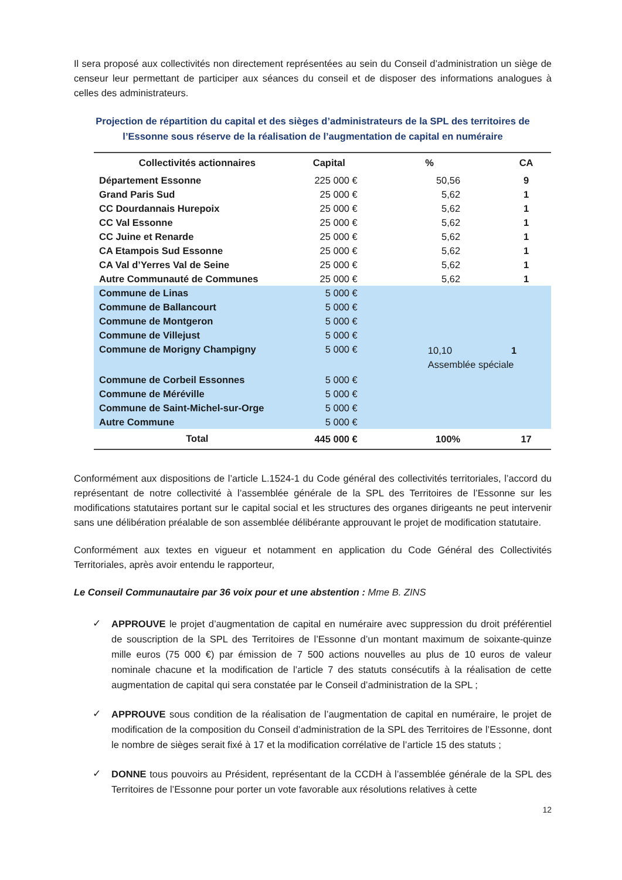Il sera proposé aux collectivités non directement représentées au sein du Conseil d’administration un siège de censeur leur permettant de participer aux séances du conseil et de disposer des informations analogues à celles des administrateurs.
Projection de répartition du capital et des sièges d’administrateurs de la SPL des territoires de l’Essonne sous réserve de la réalisation de l’augmentation de capital en numéraire
| Collectivités actionnaires | Capital | % | CA |
| --- | --- | --- | --- |
| Département Essonne | 225 000 € | 50,56 | 9 |
| Grand Paris Sud | 25 000 € | 5,62 | 1 |
| CC Dourdannais Hurepoix | 25 000 € | 5,62 | 1 |
| CC Val Essonne | 25 000 € | 5,62 | 1 |
| CC Juine et Renarde | 25 000 € | 5,62 | 1 |
| CA Etampois Sud Essonne | 25 000 € | 5,62 | 1 |
| CA Val d’Yerres Val de Seine | 25 000 € | 5,62 | 1 |
| Autre Communauté de Communes | 25 000 € | 5,62 | 1 |
| Commune de Linas | 5 000 € | 10,10 1 Assemblée spéciale | |
| Commune de Ballancourt | 5 000 € | | |
| Commune de Montgeron | 5 000 € | | |
| Commune de Villejust | 5 000 € | | |
| Commune de Morigny Champigny | 5 000 € | | |
| Commune de Corbeil Essonnes | 5 000 € | | |
| Commune de Méréville | 5 000 € | | |
| Commune de Saint-Michel-sur-Orge | 5 000 € | | |
| Autre Commune | 5 000 € | | |
| Total | 445 000 € | 100% | 17 |
Conformément aux dispositions de l’article L.1524-1 du Code général des collectivités territoriales, l’accord du représentant de notre collectivité à l’assemblée générale de la SPL des Territoires de l’Essonne sur les modifications statutaires portant sur le capital social et les structures des organes dirigeants ne peut intervenir sans une délibération préalable de son assemblée délibérante approuvant le projet de modification statutaire.
Conformément aux textes en vigueur et notamment en application du Code Général des Collectivités Territoriales, après avoir entendu le rapporteur,
Le Conseil Communautaire par 36 voix pour et une abstention : Mme B. ZINS
✓
APPROUVE le projet d’augmentation de capital en numéraire avec suppression du droit préférentiel de souscription de la SPL des Territoires de l’Essonne d’un montant maximum de soixante-quinze mille euros (75 000 €) par émission de 7 500 actions nouvelles au plus de 10 euros de valeur nominale chacune et la modification de l’article 7 des statuts consécutifs à la réalisation de cette augmentation de capital qui sera constatée par le Conseil d’administration de la SPL ;
✓
APPROUVE sous condition de la réalisation de l’augmentation de capital en numéraire, le projet de modification de la composition du Conseil d’administration de la SPL des Territoires de l’Essonne, dont le nombre de sièges serait fixé à 17 et la modification corrélative de l’article 15 des statuts ;
✓
DONNE tous pouvoirs au Président, représentant de la CCDH à l’assemblée générale de la SPL des Territoires de l’Essonne pour porter un vote favorable aux résolutions relatives à cette
12